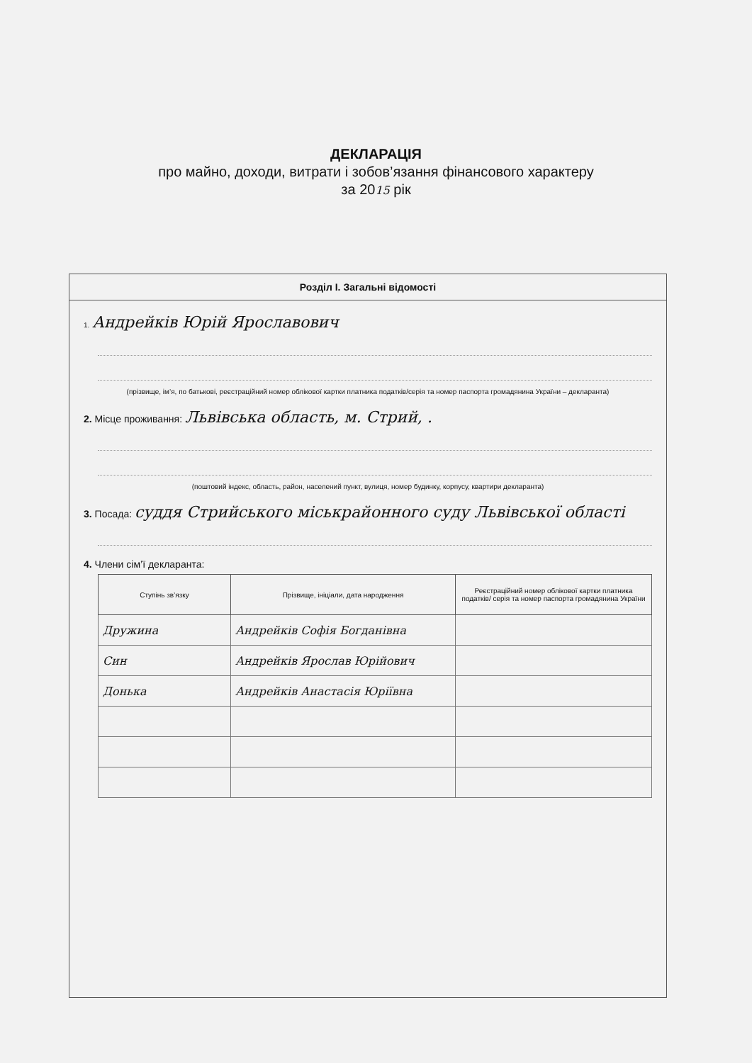ДЕКЛАРАЦІЯ
про майно, доходи, витрати і зобов’язання фінансового характеру
за 2015 рік
Розділ І. Загальні відомості
1. Андрейків Юрій Ярославович
(прізвище, ім’я, по батькові, реєстраційний номер облікової картки платника податків/серія та номер паспорта громадянина України – декларанта)
2. Місце проживання: Львівська область, м. Стрий, .
(поштовий індекс, область, район, населений пункт, вулиця, номер будинку, корпусу, квартири декларанта)
3. Посада: суддя Стрийського міськрайонного суду Львівської області
4. Члени сім’ї декларанта:
| Ступінь зв’язку | Прізвище, ініціали, дата народження | Реєстраційний номер облікової картки платника податків/ серія та номер паспорта громадянина України |
| --- | --- | --- |
| Дружина | Андрейків Софія Богданівна | |
| Син | Андрейків Ярослав Юрійович | |
| Донька | Андрейків Анастасія Юріївна | |